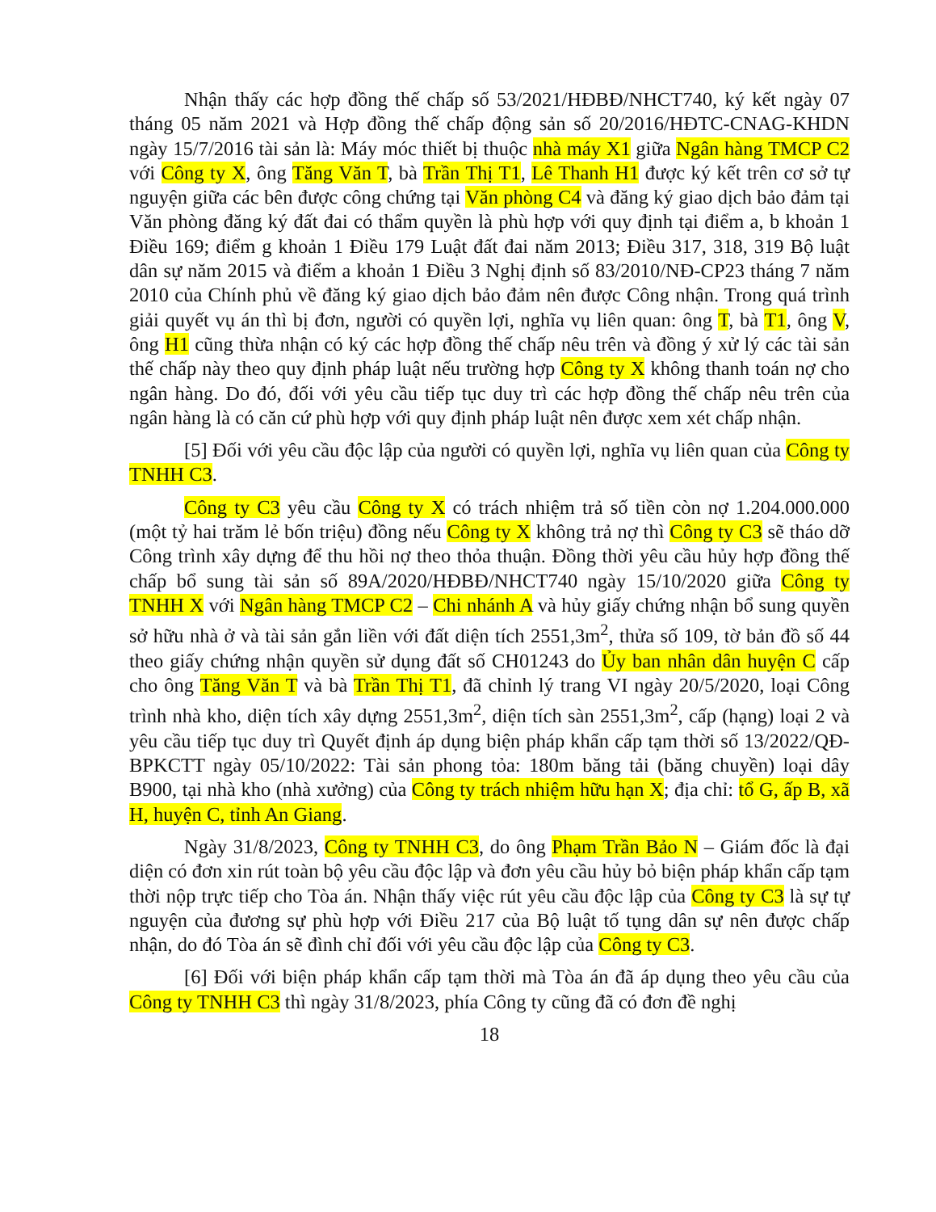Nhận thấy các hợp đồng thế chấp số 53/2021/HĐBĐ/NHCT740, ký kết ngày 07 tháng 05 năm 2021 và Hợp đồng thế chấp động sản số 20/2016/HĐTC-CNAG-KHDN ngày 15/7/2016 tài sản là: Máy móc thiết bị thuộc nhà máy X1 giữa Ngân hàng TMCP C2 với Công ty X, ông Tăng Văn T, bà Trần Thị T1, Lê Thanh H1 được ký kết trên cơ sở tự nguyện giữa các bên được công chứng tại Văn phòng C4 và đăng ký giao dịch bảo đảm tại Văn phòng đăng ký đất đai có thẩm quyền là phù hợp với quy định tại điểm a, b khoản 1 Điều 169; điểm g khoản 1 Điều 179 Luật đất đai năm 2013; Điều 317, 318, 319 Bộ luật dân sự năm 2015 và điểm a khoản 1 Điều 3 Nghị định số 83/2010/NĐ-CP23 tháng 7 năm 2010 của Chính phủ về đăng ký giao dịch bảo đảm nên được Công nhận. Trong quá trình giải quyết vụ án thì bị đơn, người có quyền lợi, nghĩa vụ liên quan: ông T, bà T1, ông V, ông H1 cũng thừa nhận có ký các hợp đồng thế chấp nêu trên và đồng ý xử lý các tài sản thế chấp này theo quy định pháp luật nếu trường hợp Công ty X không thanh toán nợ cho ngân hàng. Do đó, đối với yêu cầu tiếp tục duy trì các hợp đồng thế chấp nêu trên của ngân hàng là có căn cứ phù hợp với quy định pháp luật nên được xem xét chấp nhận.
[5] Đối với yêu cầu độc lập của người có quyền lợi, nghĩa vụ liên quan của Công ty TNHH C3.
Công ty C3 yêu cầu Công ty X có trách nhiệm trả số tiền còn nợ 1.204.000.000 (một tỷ hai trăm lẻ bốn triệu) đồng nếu Công ty X không trả nợ thì Công ty C3 sẽ tháo dỡ Công trình xây dựng để thu hồi nợ theo thỏa thuận. Đồng thời yêu cầu hủy hợp đồng thế chấp bổ sung tài sản số 89A/2020/HĐBĐ/NHCT740 ngày 15/10/2020 giữa Công ty TNHH X với Ngân hàng TMCP C2 – Chi nhánh A và hủy giấy chứng nhận bổ sung quyền sở hữu nhà ở và tài sản gắn liền với đất diện tích 2551,3m<sup>2</sup>, thửa số 109, tờ bản đồ số 44 theo giấy chứng nhận quyền sử dụng đất số CH01243 do Ủy ban nhân dân huyện C cấp cho ông Tăng Văn T và bà Trần Thị T1, đã chỉnh lý trang VI ngày 20/5/2020, loại Công trình nhà kho, diện tích xây dựng 2551,3m<sup>2</sup>, diện tích sàn 2551,3m<sup>2</sup>, cấp (hạng) loại 2 và yêu cầu tiếp tục duy trì Quyết định áp dụng biện pháp khẩn cấp tạm thời số 13/2022/QĐ-BPKCTT ngày 05/10/2022: Tài sản phong tỏa: 180m băng tải (băng chuyền) loại dây B900, tại nhà kho (nhà xưởng) của Công ty trách nhiệm hữu hạn X; địa chỉ: tổ G, ấp B, xã H, huyện C, tỉnh An Giang.
Ngày 31/8/2023, Công ty TNHH C3, do ông Phạm Trần Bảo N – Giám đốc là đại diện có đơn xin rút toàn bộ yêu cầu độc lập và đơn yêu cầu hủy bỏ biện pháp khẩn cấp tạm thời nộp trực tiếp cho Tòa án. Nhận thấy việc rút yêu cầu độc lập của Công ty C3 là sự tự nguyện của đương sự phù hợp với Điều 217 của Bộ luật tố tụng dân sự nên được chấp nhận, do đó Tòa án sẽ đình chỉ đối với yêu cầu độc lập của Công ty C3.
[6] Đối với biện pháp khẩn cấp tạm thời mà Tòa án đã áp dụng theo yêu cầu của Công ty TNHH C3 thì ngày 31/8/2023, phía Công ty cũng đã có đơn đề nghị
18